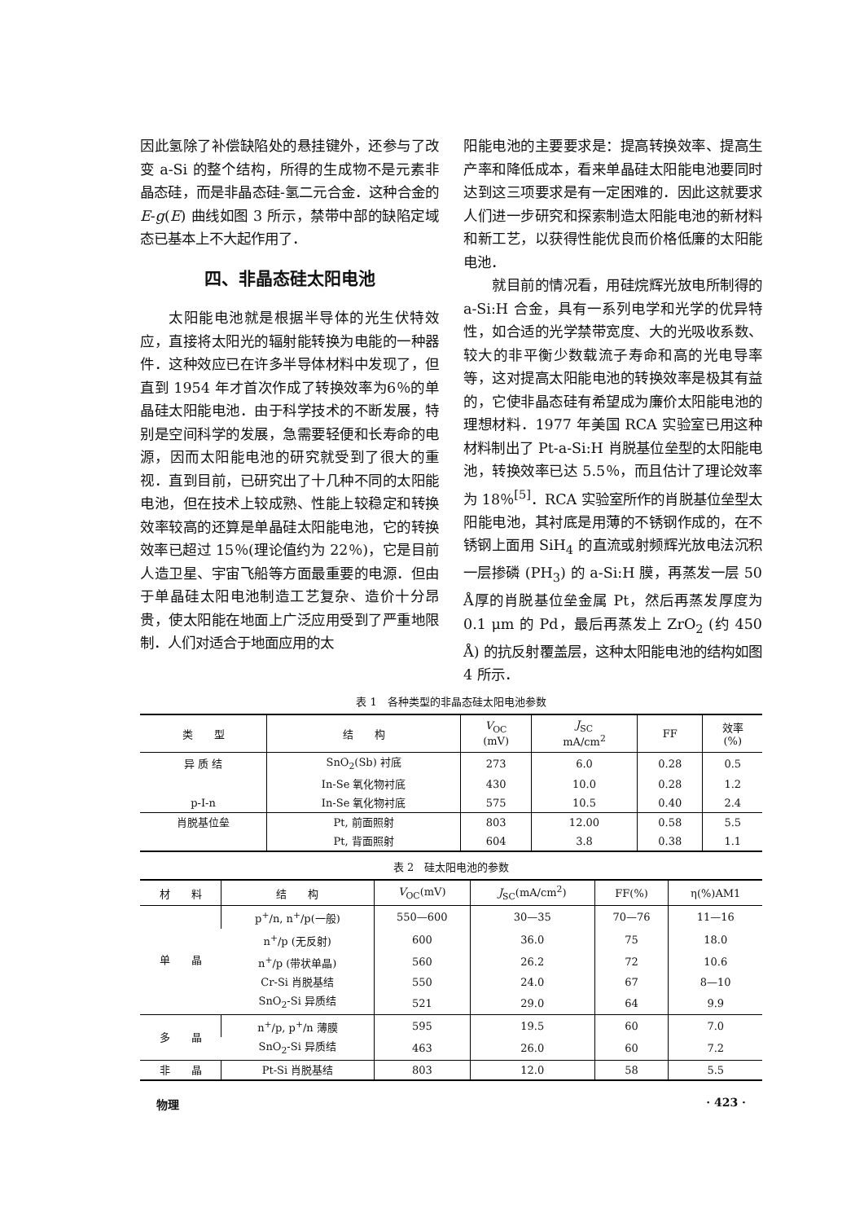因此氢除了补偿缺陷处的悬挂键外，还参与了改变 a-Si 的整个结构，所得的生成物不是元素非晶态硅，而是非晶态硅-氢二元合金．这种合金的 E-g(E) 曲线如图 3 所示，禁带中部的缺陷定域态已基本上不大起作用了．
四、非晶态硅太阳电池
太阳能电池就是根据半导体的光生伏特效应，直接将太阳光的辐射能转换为电能的一种器件．这种效应已在许多半导体材料中发现了，但直到 1954 年才首次作成了转换效率为6％的单晶硅太阳能电池．由于科学技术的不断发展，特别是空间科学的发展，急需要轻便和长寿命的电源，因而太阳能电池的研究就受到了很大的重视．直到目前，已研究出了十几种不同的太阳能电池，但在技术上较成熟、性能上较稳定和转换效率较高的还算是单晶硅太阳能电池，它的转换效率已超过 15％(理论值约为 22％)，它是目前人造卫星、宇宙飞船等方面最重要的电源．但由于单晶硅太阳电池制造工艺复杂、造价十分昂贵，使太阳能在地面上广泛应用受到了严重地限制．人们对适合于地面应用的太
阳能电池的主要要求是：提高转换效率、提高生产率和降低成本，看来单晶硅太阳能电池要同时达到这三项要求是有一定困难的．因此这就要求人们进一步研究和探索制造太阳能电池的新材料和新工艺，以获得性能优良而价格低廉的太阳能电池．
就目前的情况看，用硅烷辉光放电所制得的 a-Si:H 合金，具有一系列电学和光学的优异特性，如合适的光学禁带宽度、大的光吸收系数、较大的非平衡少数载流子寿命和高的光电导率等，这对提高太阳能电池的转换效率是极其有益的，它使非晶态硅有希望成为廉价太阳能电池的理想材料．1977 年美国 RCA 实验室已用这种材料制出了 Pt-a-Si:H 肖脱基位垒型的太阳能电池，转换效率已达 5.5％，而且估计了理论效率为 18％<sup>[5]</sup>．RCA 实验室所作的肖脱基位垒型太阳能电池，其衬底是用薄的不锈钢作成的，在不锈钢上面用 SiH<sub>4</sub> 的直流或射频辉光放电法沉积一层掺磷 (PH<sub>3</sub>) 的 a-Si:H 膜，再蒸发一层 50 Å厚的肖脱基位垒金属 Pt，然后再蒸发厚度为 0.1 μm 的 Pd，最后再蒸发上 ZrO<sub>2</sub> (约 450 Å) 的抗反射覆盖层，这种太阳能电池的结构如图 4 所示．
表 1　各种类型的非晶态硅太阳电池参数
| 类 型 | 结 构 | V<sub>OC</sub> (mV) | J<sub>SC</sub> mA/cm<sup>2</sup> | FF | 效率 (%) |
| --- | --- | --- | --- | --- | --- |
| 异 质 结 | SnO<sub>2</sub>(Sb) 衬底 | 273 | 6.0 | 0.28 | 0.5 |
| | In-Se 氧化物衬底 | 430 | 10.0 | 0.28 | 1.2 |
| p-I-n | In-Se 氧化物衬底 | 575 | 10.5 | 0.40 | 2.4 |
| 肖脱基位垒 | Pt, 前面照射 | 803 | 12.00 | 0.58 | 5.5 |
| | Pt, 背面照射 | 604 | 3.8 | 0.38 | 1.1 |
表 2　硅太阳电池的参数
| 材 料 | 结 构 | V<sub>OC</sub>(mV) | J<sub>SC</sub>(mA/cm<sup>2</sup>) | FF(%) | η(%)AM1 |
| --- | --- | --- | --- | --- | --- |
| 单 晶 | p<sup>+</sup>/n, n<sup>+</sup>/p(一般) | 550—600 | 30—35 | 70—76 | 11—16 |
| | n<sup>+</sup>/p (无反射) | 600 | 36.0 | 75 | 18.0 |
| | n<sup>+</sup>/p (带状单晶) | 560 | 26.2 | 72 | 10.6 |
| | Cr-Si 肖脱基结 | 550 | 24.0 | 67 | 8—10 |
| | SnO<sub>2</sub>-Si 异质结 | 521 | 29.0 | 64 | 9.9 |
| 多 晶 | n<sup>+</sup>/p, p<sup>+</sup>/n 薄膜 | 595 | 19.5 | 60 | 7.0 |
| | SnO<sub>2</sub>-Si 异质结 | 463 | 26.0 | 60 | 7.2 |
| 非 晶 | Pt-Si 肖脱基结 | 803 | 12.0 | 58 | 5.5 |
物理 · 423 ·